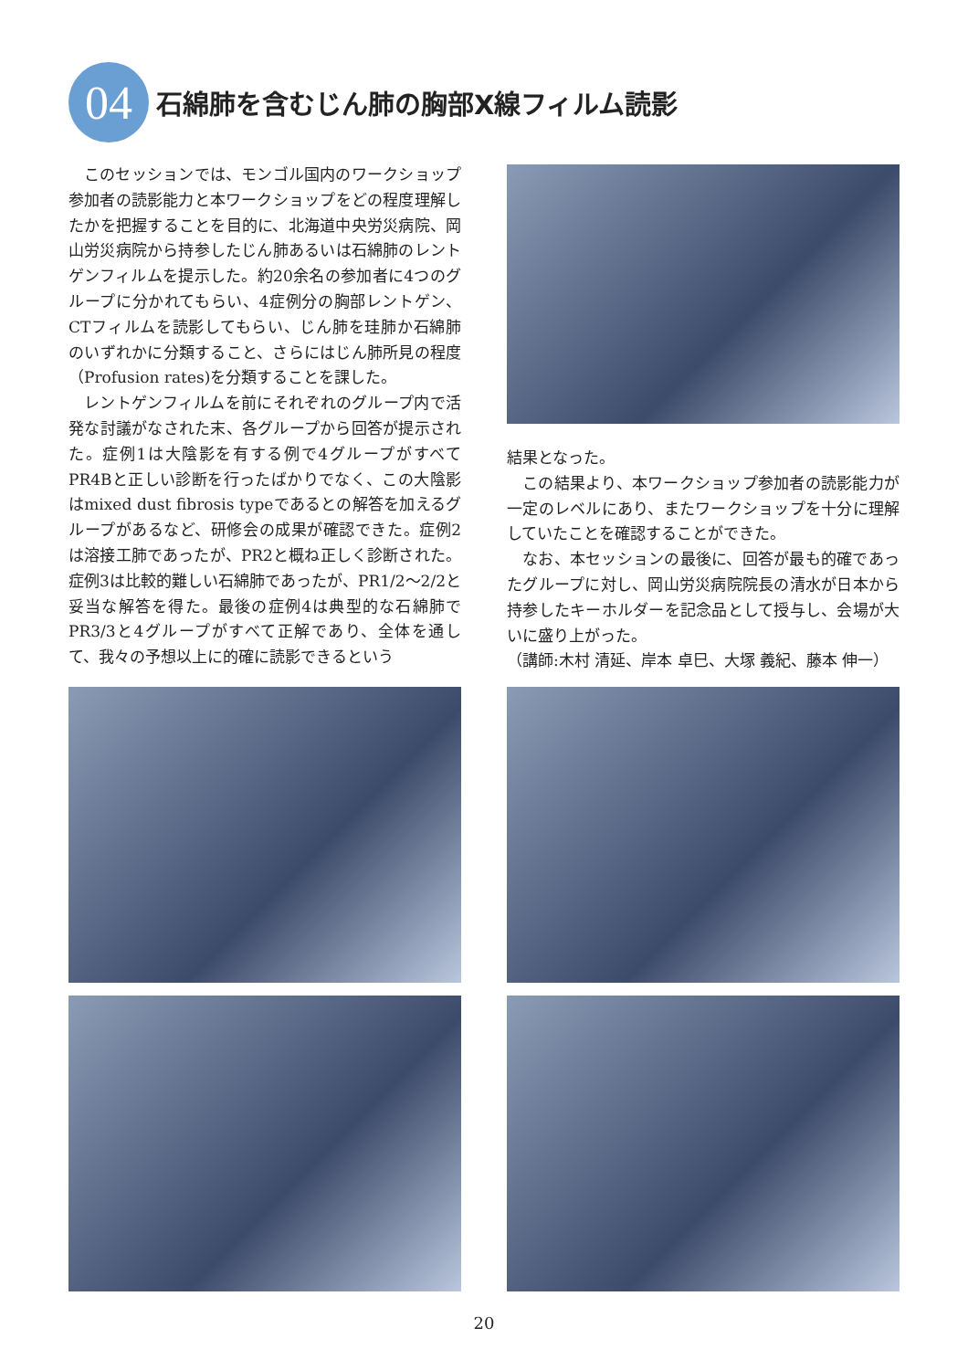04
石綿肺を含むじん肺の胸部X線フィルム読影
このセッションでは、モンゴル国内のワークショップ参加者の読影能力と本ワークショップをどの程度理解したかを把握することを目的に、北海道中央労災病院、岡山労災病院から持参したじん肺あるいは石綿肺のレントゲンフィルムを提示した。約20余名の参加者に4つのグループに分かれてもらい、4症例分の胸部レントゲン、CTフィルムを読影してもらい、じん肺を珪肺か石綿肺のいずれかに分類すること、さらにはじん肺所見の程度（Profusion rates)を分類することを課した。
レントゲンフィルムを前にそれぞれのグループ内で活発な討議がなされた末、各グループから回答が提示された。症例1は大陰影を有する例で4グループがすべてPR4Bと正しい診断を行ったばかりでなく、この大陰影はmixed dust fibrosis typeであるとの解答を加えるグループがあるなど、研修会の成果が確認できた。症例2は溶接工肺であったが、PR2と概ね正しく診断された。症例3は比較的難しい石綿肺であったが、PR1/2～2/2と妥当な解答を得た。最後の症例4は典型的な石綿肺でPR3/3と4グループがすべて正解であり、全体を通して、我々の予想以上に的確に読影できるという
結果となった。
この結果より、本ワークショップ参加者の読影能力が一定のレベルにあり、またワークショップを十分に理解していたことを確認することができた。
なお、本セッションの最後に、回答が最も的確であったグループに対し、岡山労災病院院長の清水が日本から持参したキーホルダーを記念品として授与し、会場が大いに盛り上がった。
（講師:木村 清延、岸本 卓巳、大塚 義紀、藤本 伸一）
20